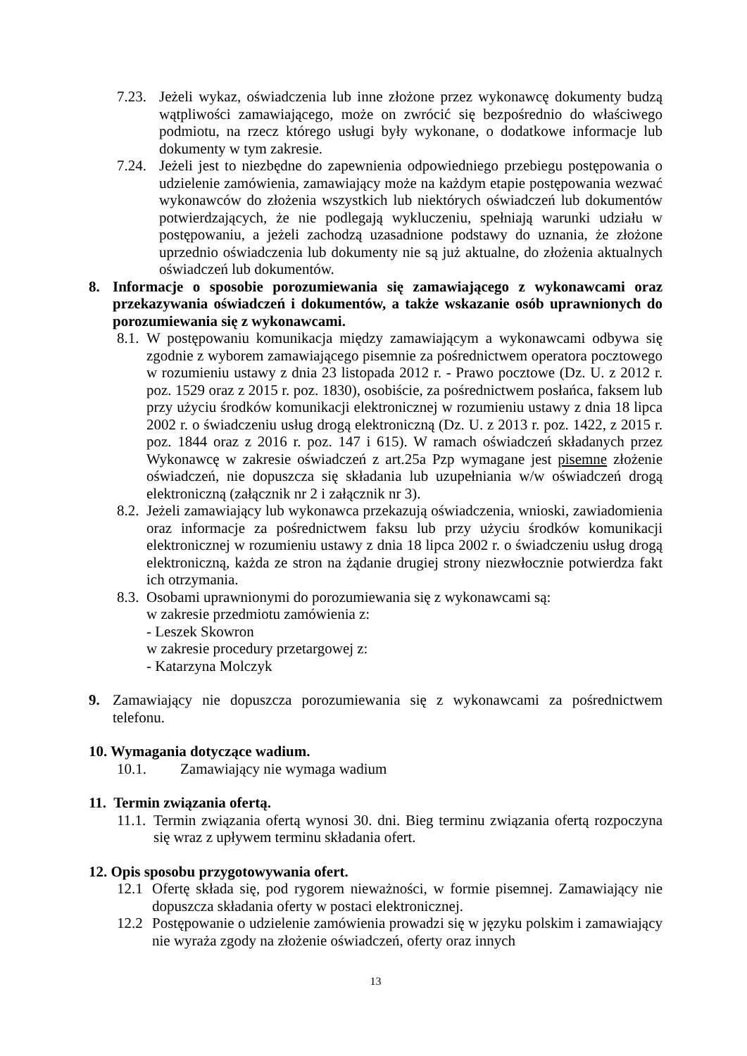7.23. Jeżeli wykaz, oświadczenia lub inne złożone przez wykonawcę dokumenty budzą wątpliwości zamawiającego, może on zwrócić się bezpośrednio do właściwego podmiotu, na rzecz którego usługi były wykonane, o dodatkowe informacje lub dokumenty w tym zakresie.
7.24. Jeżeli jest to niezbędne do zapewnienia odpowiedniego przebiegu postępowania o udzielenie zamówienia, zamawiający może na każdym etapie postępowania wezwać wykonawców do złożenia wszystkich lub niektórych oświadczeń lub dokumentów potwierdzających, że nie podlegają wykluczeniu, spełniają warunki udziału w postępowaniu, a jeżeli zachodzą uzasadnione podstawy do uznania, że złożone uprzednio oświadczenia lub dokumenty nie są już aktualne, do złożenia aktualnych oświadczeń lub dokumentów.
8. Informacje o sposobie porozumiewania się zamawiającego z wykonawcami oraz przekazywania oświadczeń i dokumentów, a także wskazanie osób uprawnionych do porozumiewania się z wykonawcami.
8.1. W postępowaniu komunikacja między zamawiającym a wykonawcami odbywa się zgodnie z wyborem zamawiającego pisemnie za pośrednictwem operatora pocztowego w rozumieniu ustawy z dnia 23 listopada 2012 r. - Prawo pocztowe (Dz. U. z 2012 r. poz. 1529 oraz z 2015 r. poz. 1830), osobiście, za pośrednictwem posłańca, faksem lub przy użyciu środków komunikacji elektronicznej w rozumieniu ustawy z dnia 18 lipca 2002 r. o świadczeniu usług drogą elektroniczną (Dz. U. z 2013 r. poz. 1422, z 2015 r. poz. 1844 oraz z 2016 r. poz. 147 i 615). W ramach oświadczeń składanych przez Wykonawcę w zakresie oświadczeń z art.25a Pzp wymagane jest pisemne złożenie oświadczeń, nie dopuszcza się składania lub uzupełniania w/w oświadczeń drogą elektroniczną (załącznik nr 2 i załącznik nr 3).
8.2. Jeżeli zamawiający lub wykonawca przekazują oświadczenia, wnioski, zawiadomienia oraz informacje za pośrednictwem faksu lub przy użyciu środków komunikacji elektronicznej w rozumieniu ustawy z dnia 18 lipca 2002 r. o świadczeniu usług drogą elektroniczną, każda ze stron na żądanie drugiej strony niezwłocznie potwierdza fakt ich otrzymania.
8.3. Osobami uprawnionymi do porozumiewania się z wykonawcami są:
w zakresie przedmiotu zamówienia z:
- Leszek Skowron
w zakresie procedury przetargowej z:
- Katarzyna Molczyk
9. Zamawiający nie dopuszcza porozumiewania się z wykonawcami za pośrednictwem telefonu.
10. Wymagania dotyczące wadium.
10.1. Zamawiający nie wymaga wadium
11. Termin związania ofertą.
11.1. Termin związania ofertą wynosi 30. dni. Bieg terminu związania ofertą rozpoczyna się wraz z upływem terminu składania ofert.
12. Opis sposobu przygotowywania ofert.
12.1 Ofertę składa się, pod rygorem nieważności, w formie pisemnej. Zamawiający nie dopuszcza składania oferty w postaci elektronicznej.
12.2 Postępowanie o udzielenie zamówienia prowadzi się w języku polskim i zamawiający nie wyraża zgody na złożenie oświadczeń, oferty oraz innych
13